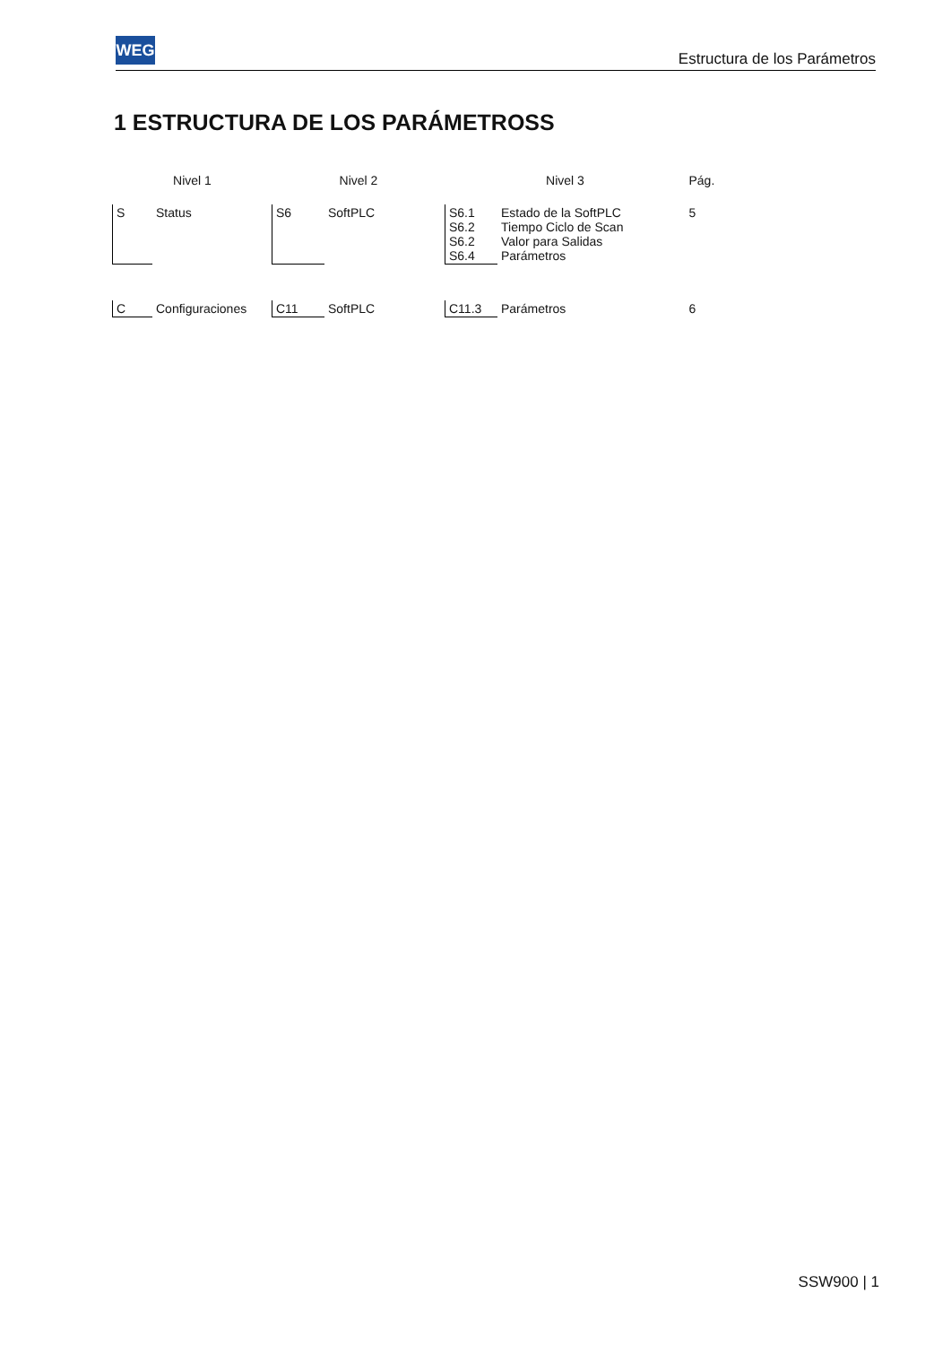WEG
Estructura de los Parámetros
1 ESTRUCTURA DE LOS PARÁMETROSS
| Nivel 1 | | Nivel 2 | | Nivel 3 | | Pág. |
| --- | --- | --- | --- | --- | --- | --- |
| S | Status | S6 | SoftPLC | S6.1 S6.2 S6.2 S6.4 | Estado de la SoftPLC Tiempo Ciclo de Scan Valor para Salidas Parámetros | 5 |
| C | Configuraciones | C11 | SoftPLC | C11.3 | Parámetros | 6 |
SSW900 | 1